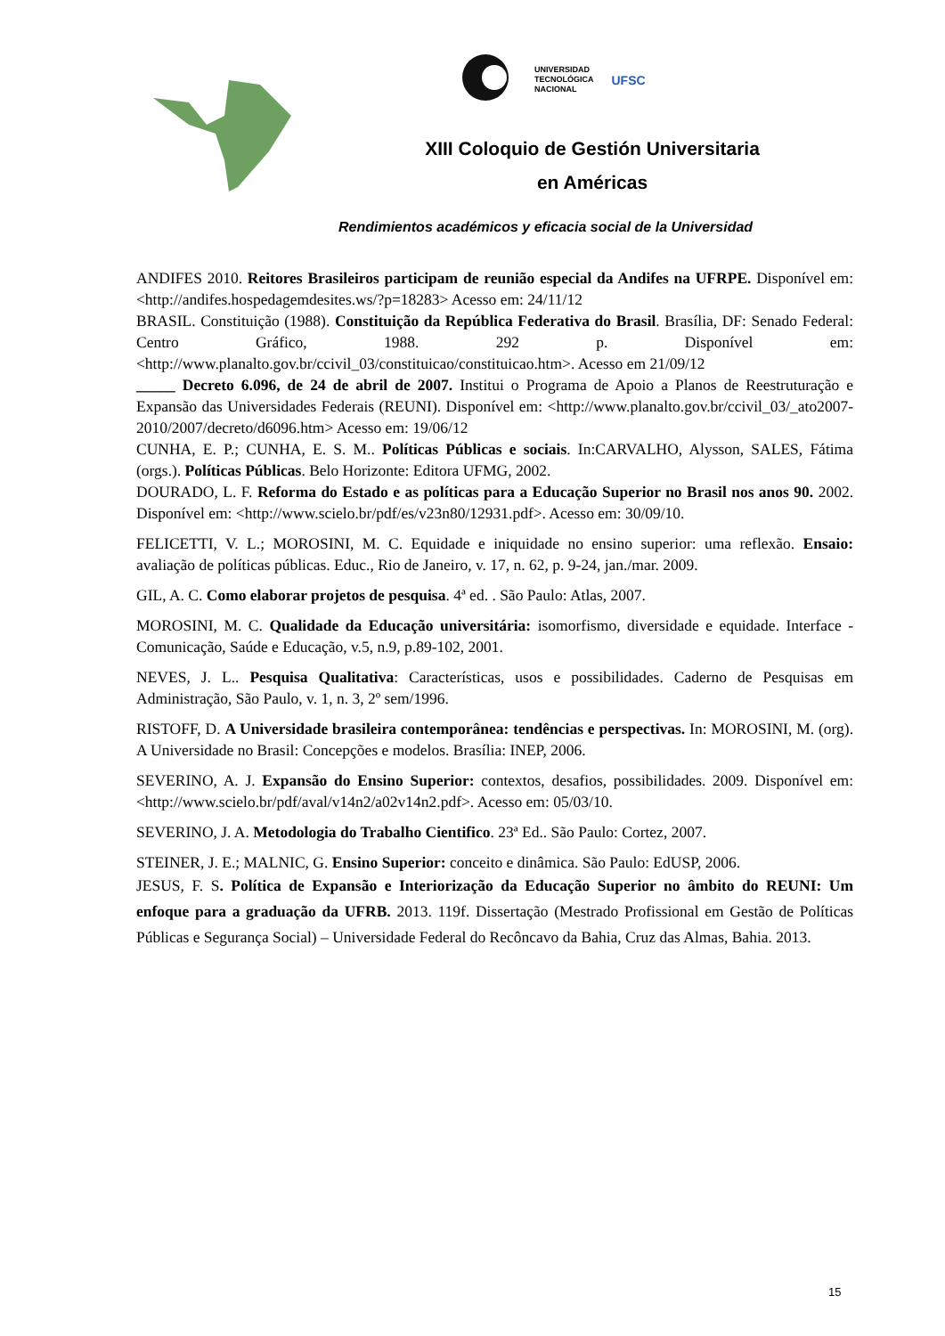UNIVERSIDAD
TECNOLÓGICA
NACIONAL
UFSC
XIII Coloquio de Gestión Universitaria
en Américas
Rendimientos académicos y eficacia social de la Universidad
ANDIFES 2010. Reitores Brasileiros participam de reunião especial da Andifes na UFRPE. Disponível em: <http://andifes.hospedagemdesites.ws/?p=18283> Acesso em: 24/11/12
BRASIL. Constituição (1988). Constituição da República Federativa do Brasil. Brasília, DF: Senado Federal: Centro Gráfico, 1988. 292 p. Disponível em: <http://www.planalto.gov.br/ccivil_03/constituicao/constituicao.htm>. Acesso em 21/09/12
_____ Decreto 6.096, de 24 de abril de 2007. Institui o Programa de Apoio a Planos de Reestruturação e Expansão das Universidades Federais (REUNI). Disponível em: <http://www.planalto.gov.br/ccivil_03/_ato2007-2010/2007/decreto/d6096.htm> Acesso em: 19/06/12
CUNHA, E. P.; CUNHA, E. S. M.. Políticas Públicas e sociais. In:CARVALHO, Alysson, SALES, Fátima (orgs.). Políticas Públicas. Belo Horizonte: Editora UFMG, 2002.
DOURADO, L. F. Reforma do Estado e as políticas para a Educação Superior no Brasil nos anos 90. 2002. Disponível em: <http://www.scielo.br/pdf/es/v23n80/12931.pdf>. Acesso em: 30/09/10.
FELICETTI, V. L.; MOROSINI, M. C. Equidade e iniquidade no ensino superior: uma reflexão. Ensaio: avaliação de políticas públicas. Educ., Rio de Janeiro, v. 17, n. 62, p. 9-24, jan./mar. 2009.
GIL, A. C. Como elaborar projetos de pesquisa. 4ª ed. . São Paulo: Atlas, 2007.
MOROSINI, M. C. Qualidade da Educação universitária: isomorfismo, diversidade e equidade. Interface - Comunicação, Saúde e Educação, v.5, n.9, p.89-102, 2001.
NEVES, J. L.. Pesquisa Qualitativa: Características, usos e possibilidades. Caderno de Pesquisas em Administração, São Paulo, v. 1, n. 3, 2º sem/1996.
RISTOFF, D. A Universidade brasileira contemporânea: tendências e perspectivas. In: MOROSINI, M. (org). A Universidade no Brasil: Concepções e modelos. Brasília: INEP, 2006.
SEVERINO, A. J. Expansão do Ensino Superior: contextos, desafios, possibilidades. 2009. Disponível em: <http://www.scielo.br/pdf/aval/v14n2/a02v14n2.pdf>. Acesso em: 05/03/10.
SEVERINO, J. A. Metodologia do Trabalho Cientifico. 23ª Ed.. São Paulo: Cortez, 2007.
STEINER, J. E.; MALNIC, G. Ensino Superior: conceito e dinâmica. São Paulo: EdUSP, 2006.
JESUS, F. S. Política de Expansão e Interiorização da Educação Superior no âmbito do REUNI: Um enfoque para a graduação da UFRB. 2013. 119f. Dissertação (Mestrado Profissional em Gestão de Políticas Públicas e Segurança Social) – Universidade Federal do Recôncavo da Bahia, Cruz das Almas, Bahia. 2013.
15